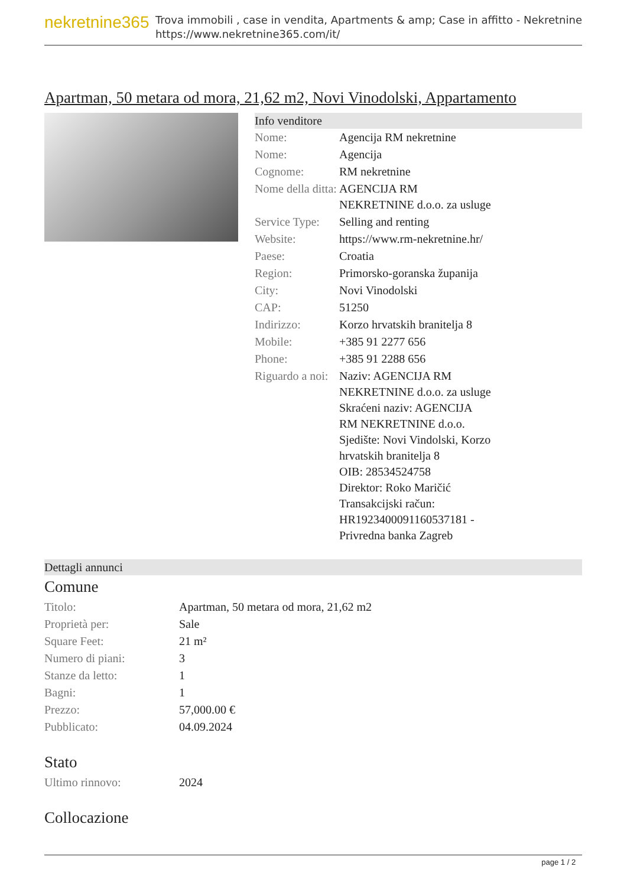nekretnine365
Trova immobili , case in vendita, Apartments & amp; Case in affitto - Nekretnine
https://www.nekretnine365.com/it/
Apartman, 50 metara od mora, 21,62 m2, Novi Vinodolski, Appartamento
Info venditore
| Nome: | Agencija RM nekretnine |
| Nome: | Agencija |
| Cognome: | RM nekretnine |
| Nome della ditta: | AGENCIJA RM NEKRETNINE d.o.o. za usluge |
| Service Type: | Selling and renting |
| Website: | https://www.rm-nekretnine.hr/ |
| Paese: | Croatia |
| Region: | Primorsko-goranska županija |
| City: | Novi Vinodolski |
| CAP: | 51250 |
| Indirizzo: | Korzo hrvatskih branitelja 8 |
| Mobile: | +385 91 2277 656 |
| Phone: | +385 91 2288 656 |
| Riguardo a noi: | Naziv: AGENCIJA RM NEKRETNINE d.o.o. za usluge Skraćeni naziv: AGENCIJA RM NEKRETNINE d.o.o. Sjedište: Novi Vindolski, Korzo hrvatskih branitelja 8 OIB: 28534524758 Direktor: Roko Maričić Transakcijski račun: HR1923400091160537181 - Privredna banka Zagreb |
Dettagli annunci
Comune
| Titolo: | Apartman, 50 metara od mora, 21,62 m2 |
| Proprietà per: | Sale |
| Square Feet: | 21 m² |
| Numero di piani: | 3 |
| Stanze da letto: | 1 |
| Bagni: | 1 |
| Prezzo: | 57,000.00 € |
| Pubblicato: | 04.09.2024 |
Stato
| Ultimo rinnovo: | 2024 |
Collocazione
page 1 / 2